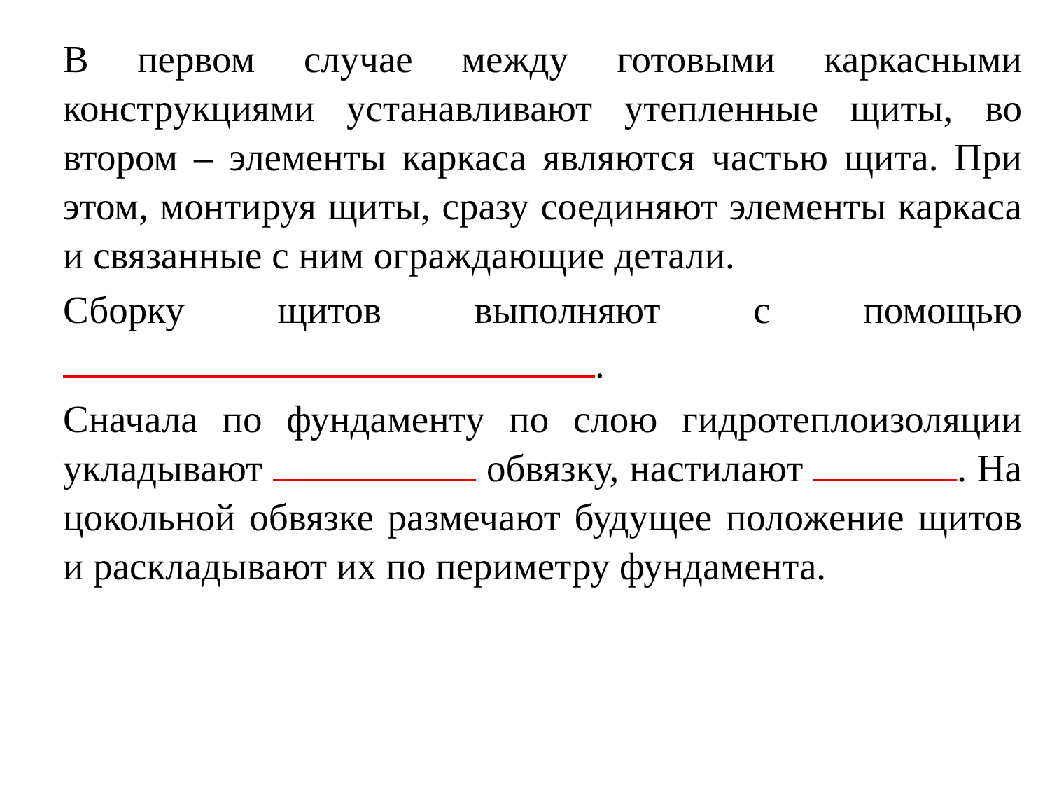В первом случае между готовыми каркасными конструкциями устанавливают утепленные щиты, во втором – элементы каркаса являются частью щита. При этом, монтируя щиты, сразу соединяют элементы каркаса и связанные с ним ограждающие детали.
Сборку щитов выполняют с помощью
.
Сначала по фундаменту по слою гидротеплоизоляции укладывают обвязку, настилают . На цокольной обвязке размечают будущее положение щитов и раскладывают их по периметру фундамента.